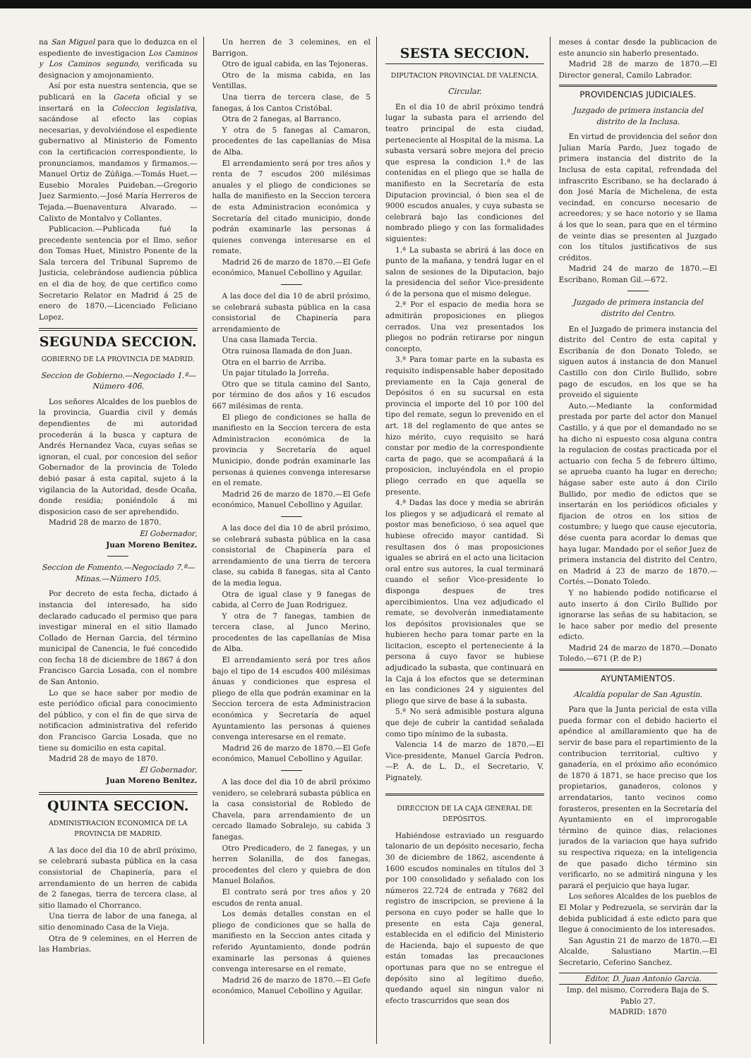na San Miguel para que lo deduzca en el espediente de investigacion Los Caminos y Los Caminos segundo, verificada su designacion y amojonamiento.
Así por esta nuestra sentencia, que se publicará en la Gaceta oficial y se insertará en la Coleccion legislativa, sacándose al efecto las copias necesarias, y devolviéndose el espediente gubernativo al Ministerio de Fomento con la certificacion correspondiente, lo pronunciamos, mandamos y firmamos.—Manuel Ortiz de Zúñiga.—Tomás Huet.—Eusebio Morales Puideban.—Gregorio Juez Sarmiento.—José María Herreros de Tejada.—Buenaventura Alvarado. — Calixto de Montalvo y Collantes.
Publicacion.—Publicada fué la precedente sentencia por el Ilmo. señor don Tomas Huet, Ministro Ponente de la Sala tercera del Tribunal Supremo de Justicia, celebrándose audiencia pública en el dia de hoy, de que certifico como Secretario Relator en Madrid á 25 de enero de 1870.—Licenciado Feliciano Lopez.
SEGUNDA SECCION.
GOBIERNO DE LA PROVINCIA DE MADRID.
Seccion de Gobierno.—Negociado 1.º—Número 406.
Los señores Alcaldes de los pueblos de la provincia, Guardia civil y demás dependientes de mi autoridad procederán á la busca y captura de Andrés Hernandez Vaca, cuyas señas se ignoran, el cual, por concesion del señor Gobernador de la provincia de Toledo debió pasar á esta capital, sujeto á la vigilancia de la Autoridad, desde Ocaña, donde residia; poniéndole á mi disposicion caso de ser aprehendido.
Madrid 28 de marzo de 1870.
El Gobernador,
Juan Moreno Benitez.
Seccion de Fomento.—Negociado 7.º—Minas.—Número 105.
Por decreto de esta fecha, dictado á instancia del interesado, ha sido declarado caducado el permiso que para investigar mineral en el sitio llamado Collado de Hernan Garcia, del término municipal de Canencia, le fué concedido con fecha 18 de diciembre de 1867 á don Francisco Garcia Losada, con el nombre de San Antonio.
Lo que se hace saber por medio de este periódico oficial para conocimiento del público, y con el fin de que sirva de notificacion administrativa del referido don Francisco Garcia Losada, que no tiene su domicilio en esta capital.
Madrid 28 de mayo de 1870.
El Gobernador,
Juan Moreno Benitez.
QUINTA SECCION.
ADMINISTRACION ECONOMICA DE LA PROVINCIA DE MADRID.
A las doce del dia 10 de abril próximo, se celebrará subasta pública en la casa consistorial de Chapinería, para el arrendamiento de un herren de cabida de 2 fanegas, tierra de tercera clase, al sitio llamado el Chorranco.
Una tierra de labor de una fanega, al sitio denominado Casa de la Vieja.
Otra de 9 celemines, en el Herren de las Hambrias.
Un herren de 3 celemines, en el Barrigon.
Otro de igual cabida, en las Tejoneras.
Otro de la misma cabida, en las Ventillas.
Una tierra de tercera clase, de 5 fanegas, á los Cantos Cristóbal.
Otra de 2 fanegas, al Barranco.
Y otra de 5 fanegas al Camaron, procedentes de las capellanías de Misa de Alba.
El arrendamiento será por tres años y renta de 7 escudos 200 milésimas anuales y el pliego de condiciones se halla de manifiesto en la Seccion tercera de esta Administracion económica y Secretaría del citado municipio, donde podrán examinarle las personas á quienes convenga interesarse en el remate.
Madrid 26 de marzo de 1870.—El Gefe económico, Manuel Cebollino y Aguilar.
A las doce del dia 10 de abril próximo, se celebrará subasta pública en la casa consistorial de Chapinería para arrendamiento de
Una casa llamada Tercia.
Otra ruinosa llamada de don Juan.
Otra en el barrio de Arriba.
Un pajar titulado la Jorreña.
Otro que se titula camino del Santo, por término de dos años y 16 escudos 667 milésimas de renta.
El pliego de condiciones se halla de manifiesto en la Seccion tercera de esta Administracion económica de la provincia y Secretaría de aquel Municipio, donde podrán examinarle las personas á quienes convenga interesarse en el remate.
Madrid 26 de marzo de 1870.—El Gefe económico, Manuel Cebollino y Aguilar.
A las doce del dia 10 de abril próximo, se celebrará subasta pública en la casa consistorial de Chapinería para el arrendamiento de una tierra de tercera clase, su cabida 8 fanegas, sita al Canto de la media legua.
Otra de igual clase y 9 fanegas de cabida, al Cerro de Juan Rodriguez.
Y otra de 7 fanegas, tambien de tercera clase, al Junco Merino, procedentes de las capellanías de Misa de Alba.
El arrendamiento será por tres años bajo el tipo de 14 escudos 400 milésimas ánuas y condiciones que espresa el pliego de ella que podrán examinar en la Seccion tercera de esta Administracion económica y Secretaría de aquel Ayuntamiento las personas á quienes convenga interesarse en el remate.
Madrid 26 de marzo de 1870.—El Gefe económico, Manuel Cebollino y Aguilar.
A las doce del dia 10 de abril próximo venidero, se celebrará subasta pública en la casa consistorial de Robledo de Chavela, para arrendamiento de un cercado llamado Sobralejo, su cabida 3 fanegas.
Otro Predicadero, de 2 fanegas, y un herren Solanilla, de dos fanegas, procedentes del clero y quiebra de don Manuel Bolaños.
El contrato será por tres años y 20 escudos de renta anual.
Los demás detalles constan en el pliego de condiciones que se halla de manifiesto en la Seccion antes citada y referido Ayuntamiento, donde podrán examinarle las personas á quienes convenga interesarse en el remate.
Madrid 26 de marzo de 1870.—El Gefe económico, Manuel Cebollino y Aguilar.
SESTA SECCION.
DIPUTACION PROVINCIAL DE VALENCIA.
Circular.
En el dia 10 de abril próximo tendrá lugar la subasta para el arriendo del teatro principal de esta ciudad, perteneciente al Hospital de la misma. La subasta versará sobre mejora del precio que espresa la condicion 1.ª de las contenidas en el pliego que se halla de manifiesto en la Secretaría de esta Diputacion provincial, ó bien sea el de 9000 escudos anuales, y cuya subasta se celebrará bajo las condiciones del nombrado pliego y con las formalidades siguientes:
1.ª La subasta se abrirá á las doce en punto de la mañana, y tendrá lugar en el salon de sesiones de la Diputacion, bajo la presidencia del señor Vice-presidente ó de la persona que el mismo delegue.
2.ª Por el espacio de media hora se admitirán proposiciones en pliegos cerrados. Una vez presentados los pliegos no podrán retirarse por ningun concepto.
3.ª Para tomar parte en la subasta es requisito indispensable haber depositado previamente en la Caja general de Depósitos ó en su sucursal en esta provincia el importe del 10 por 100 del tipo del remate, segun lo prevenido en el art. 18 del reglamento de que antes se hizo mérito, cuyo requisito se hará constar por medio de la correspondiente carta de pago, que se acompañará á la proposicion, incluyéndola en el propio pliego cerrado en que aquella se presente.
4.ª Dadas las doce y media se abrirán los pliegos y se adjudicará el remate al postor mas beneficioso, ó sea aquel que hubiese ofrecido mayor cantidad. Si resultasen dos ó mas proposiciones iguales se abrirá en el acto una licitacion oral entre sus autores, la cual terminará cuando el señor Vice-presidente lo disponga despues de tres apercibimientos. Una vez adjudicado el remate, se devolverán inmediatamente los depósitos provisionales que se hubieren hecho para tomar parte en la licitacion, escepto el perteneciente á la persona á cuyo favor se hubiese adjudicado la subasta, que continuará en la Caja á los efectos que se determinan en las condiciones 24 y siguientes del pliego que sirve de base á la subasta.
5.ª No será admisible postura alguna que deje de cubrir la cantidad señalada como tipo mínimo de la subasta.
Valencia 14 de marzo de 1870.—El Vice-presidente, Manuel García Pedron.—P. A. de L. D., el Secretario, V. Pignately.
DIRECCION DE LA CAJA GENERAL DE DEPÓSITOS.
Habiéndose estraviado un resguardo talonario de un depósito necesario, fecha 30 de diciembre de 1862, ascendente á 1600 escudos nominales en títulos del 3 por 100 consolidado y señalado con los números 22.724 de entrada y 7682 del registro de inscripcion, se previene á la persona en cuyo poder se halle que lo presente en esta Caja general, establecida en el edificio del Ministerio de Hacienda, bajo el supuesto de que están tomadas las precauciones oportunas para que no se entregue el depósito sino al legítimo dueño, quedando aquel sin ningun valor ni efecto trascurridos que sean dos
meses á contar desde la publicacion de este anuncio sin haberlo presentado.
Madrid 28 de marzo de 1870.—El Director general, Camilo Labrador.
PROVIDENCIAS JUDICIALES.
Juzgado de primera instancia del distrito de la Inclusa.
En virtud de providencia del señor don Julian María Pardo, Juez togado de primera instancia del distrito de la Inclusa de esta capital, refrendada del infrascrito Escribano, se ha declarado á don José María de Michelena, de esta vecindad, en concurso necesario de acreedores; y se hace notorio y se llama á los que lo sean, para que en el término de veinte dias se presenten al Juzgado con los títulos justificativos de sus créditos.
Madrid 24 de marzo de 1870.—El Escribano, Roman Gil.—672.
Juzgado de primera instancia del distrito del Centro.
En el Juzgado de primera instancia del distrito del Centro de esta capital y Escribanía de don Donato Toledo, se siguen autos á instancia de don Manuel Castillo con don Cirilo Bullido, sobre pago de escudos, en los que se ha proveido el siguiente
Auto.—Mediante la conformidad prestada por parte del actor don Manuel Castillo, y á que por el demandado no se ha dicho ni espuesto cosa alguna contra la regulacion de costas practicada por el actuario con fecha 5 de febrero último, se aprueba cuanto ha lugar en derecho; hágase saber este auto á don Cirilo Bullido, por medio de edictos que se insertarán en los periódicos oficiales y fijacion de otros en los sitios de costumbre; y luego que cause ejecutoria, dése cuenta para acordar lo demas que haya lugar. Mandado por el señor Juez de primera instancia del distrito del Centro, en Madrid á 23 de marzo de 1870.—Cortés.—Donato Toledo.
Y no habiendo podido notificarse el auto inserto á don Cirilo Bullido por ignorarse las señas de su habitacion, se le hace saber por medio del presente edicto.
Madrid 24 de marzo de 1870.—Donato Toledo.—671 (P. de P.)
AYUNTAMIENTOS.
Alcaldía popular de San Agustin.
Para que la Junta pericial de esta villa pueda formar con el debido hacierto el apéndice al amillaramiento que ha de servir de base para el repartimiento de la contribucion territorial, cultivo y ganadería, en el próximo año económico de 1870 á 1871, se hace preciso que los propietarios, ganaderos, colonos y arrendatarios, tanto vecinos como forasteros, presenten en la Secretaría del Ayuntamiento en el improrogable término de quince dias, relaciones jurados de la variacion que haya sufrido su respectiva riqueza; en la inteligencia de que pasado dicho término sin verificarlo, no se admitirá ninguna y les parará el perjuicio que haya lugar.
Los señores Alcaldes de los pueblos de El Molar y Pedrezuela, se servirán dar la debida publicidad á este edicto para que llegue á conocimiento de los interesados.
San Agustin 21 de marzo de 1870.—El Alcalde, Salustiano Martin.—El Secretario, Ceferino Sanchez.
Editor, D. Juan Antonio Garcia.
Imp. del mismo, Corredera Baja de S. Pablo 27.
MADRID: 1870